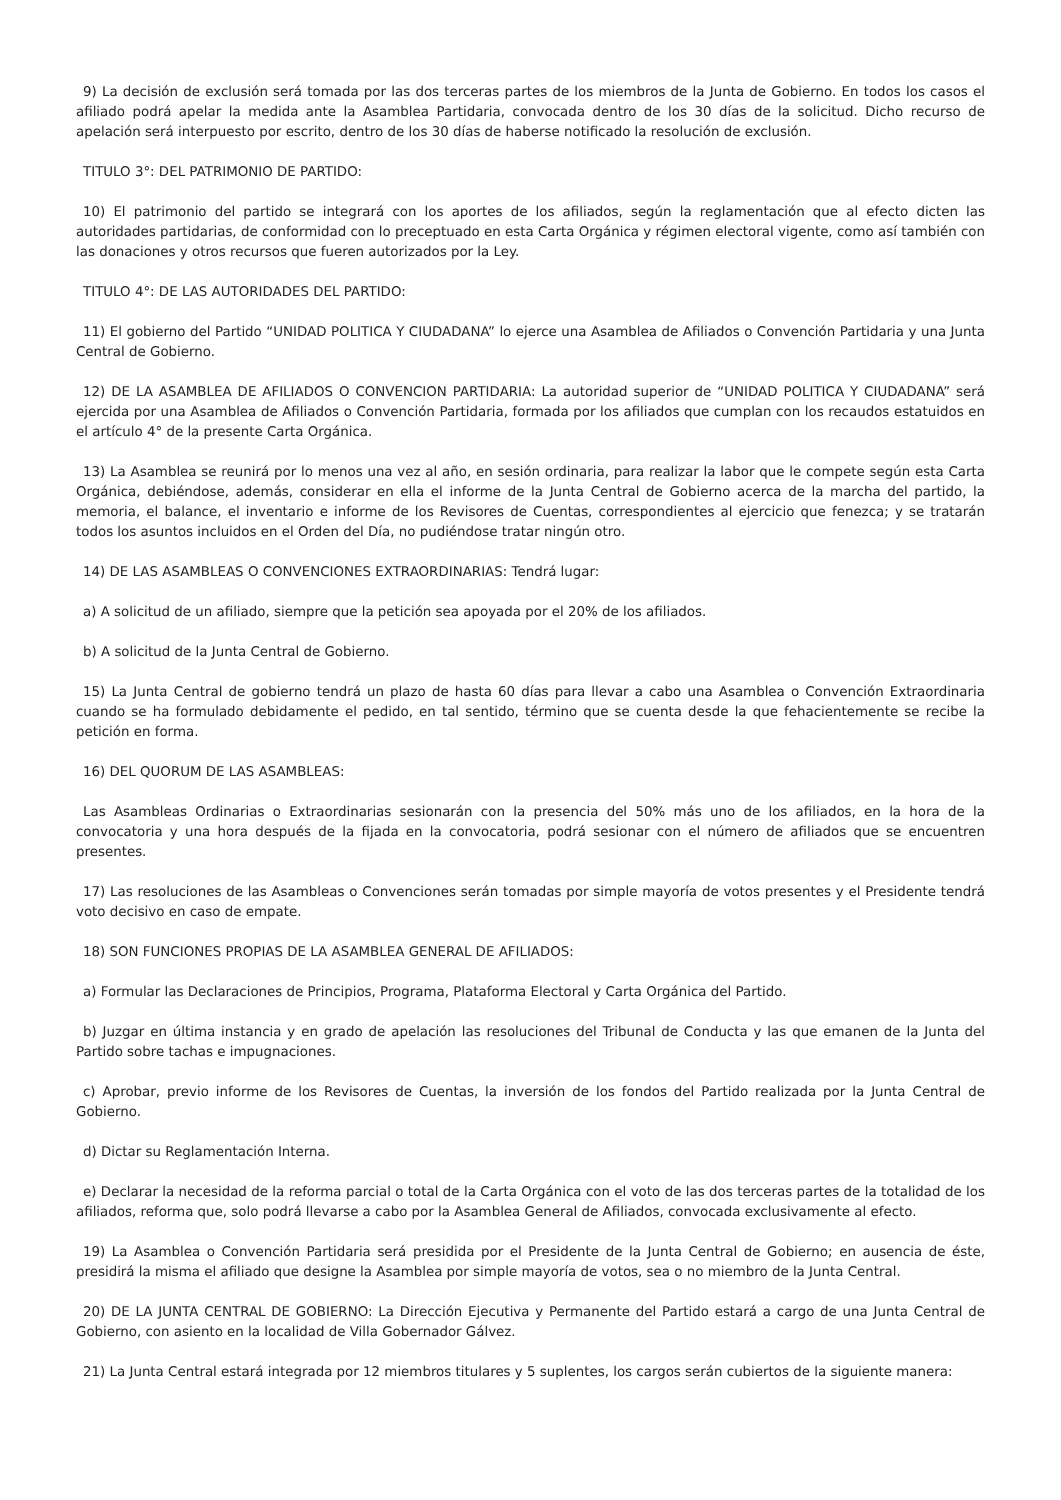9) La decisión de exclusión será tomada por las dos terceras partes de los miembros de la Junta de Gobierno. En todos los casos el afiliado podrá apelar la medida ante la Asamblea Partidaria, convocada dentro de los 30 días de la solicitud. Dicho recurso de apelación será interpuesto por escrito, dentro de los 30 días de haberse notificado la resolución de exclusión.
TITULO 3°: DEL PATRIMONIO DE PARTIDO:
10) El patrimonio del partido se integrará con los aportes de los afiliados, según la reglamentación que al efecto dicten las autoridades partidarias, de conformidad con lo preceptuado en esta Carta Orgánica y régimen electoral vigente, como así también con las donaciones y otros recursos que fueren autorizados por la Ley.
TITULO 4°: DE LAS AUTORIDADES DEL PARTIDO:
11) El gobierno del Partido “UNIDAD POLITICA Y CIUDADANA” lo ejerce una Asamblea de Afiliados o Convención Partidaria y una Junta Central de Gobierno.
12) DE LA ASAMBLEA DE AFILIADOS O CONVENCION PARTIDARIA: La autoridad superior de “UNIDAD POLITICA Y CIUDADANA” será ejercida por una Asamblea de Afiliados o Convención Partidaria, formada por los afiliados que cumplan con los recaudos estatuidos en el artículo 4° de la presente Carta Orgánica.
13) La Asamblea se reunirá por lo menos una vez al año, en sesión ordinaria, para realizar la labor que le compete según esta Carta Orgánica, debiéndose, además, considerar en ella el informe de la Junta Central de Gobierno acerca de la marcha del partido, la memoria, el balance, el inventario e informe de los Revisores de Cuentas, correspondientes al ejercicio que fenezca; y se tratarán todos los asuntos incluidos en el Orden del Día, no pudiéndose tratar ningún otro.
14) DE LAS ASAMBLEAS O CONVENCIONES EXTRAORDINARIAS: Tendrá lugar:
a) A solicitud de un afiliado, siempre que la petición sea apoyada por el 20% de los afiliados.
b) A solicitud de la Junta Central de Gobierno.
15) La Junta Central de gobierno tendrá un plazo de hasta 60 días para llevar a cabo una Asamblea o Convención Extraordinaria cuando se ha formulado debidamente el pedido, en tal sentido, término que se cuenta desde la que fehacientemente se recibe la petición en forma.
16) DEL QUORUM DE LAS ASAMBLEAS:
Las Asambleas Ordinarias o Extraordinarias sesionarán con la presencia del 50% más uno de los afiliados, en la hora de la convocatoria y una hora después de la fijada en la convocatoria, podrá sesionar con el número de afiliados que se encuentren presentes.
17) Las resoluciones de las Asambleas o Convenciones serán tomadas por simple mayoría de votos presentes y el Presidente tendrá voto decisivo en caso de empate.
18) SON FUNCIONES PROPIAS DE LA ASAMBLEA GENERAL DE AFILIADOS:
a) Formular las Declaraciones de Principios, Programa, Plataforma Electoral y Carta Orgánica del Partido.
b) Juzgar en última instancia y en grado de apelación las resoluciones del Tribunal de Conducta y las que emanen de la Junta del Partido sobre tachas e impugnaciones.
c) Aprobar, previo informe de los Revisores de Cuentas, la inversión de los fondos del Partido realizada por la Junta Central de Gobierno.
d) Dictar su Reglamentación Interna.
e) Declarar la necesidad de la reforma parcial o total de la Carta Orgánica con el voto de las dos terceras partes de la totalidad de los afiliados, reforma que, solo podrá llevarse a cabo por la Asamblea General de Afiliados, convocada exclusivamente al efecto.
19) La Asamblea o Convención Partidaria será presidida por el Presidente de la Junta Central de Gobierno; en ausencia de éste, presidirá la misma el afiliado que designe la Asamblea por simple mayoría de votos, sea o no miembro de la Junta Central.
20) DE LA JUNTA CENTRAL DE GOBIERNO: La Dirección Ejecutiva y Permanente del Partido estará a cargo de una Junta Central de Gobierno, con asiento en la localidad de Villa Gobernador Gálvez.
21) La Junta Central estará integrada por 12 miembros titulares y 5 suplentes, los cargos serán cubiertos de la siguiente manera: